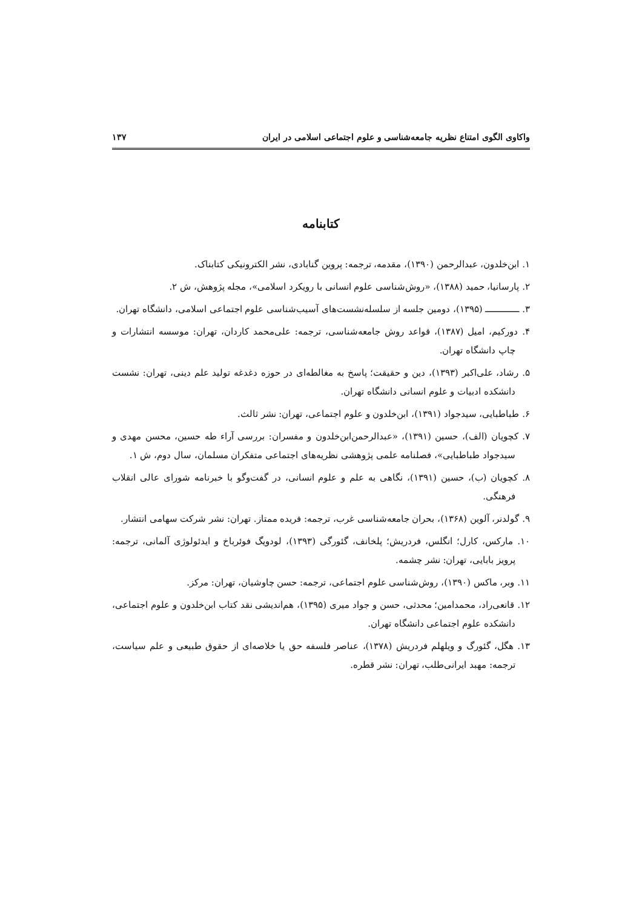واکاوی الگوی امتناع نظریه جامعه‌شناسی و علوم اجتماعی اسلامی در ایران ۱۳۷
کتابنامه
۱. ابن‌خلدون، عبدالرحمن (۱۳۹۰)، مقدمه، ترجمه: پروین گنابادی، نشر الکترونیکی کتابناک.
۲. پارسانیا، حمید (۱۳۸۸)، «روش‌شناسی علوم انسانی با رویکرد اسلامی»، مجله پژوهش، ش ۲.
۳. ــــــــــــــ (۱۳۹۵)، دومین جلسه از سلسله‌نشست‌های آسیب‌شناسی علوم اجتماعی اسلامی، دانشگاه تهران.
۴. دورکیم، امیل (۱۳۸۷)، قواعد روش جامعه‌شناسی، ترجمه: علی‌محمد کاردان، تهران: موسسه انتشارات و چاپ دانشگاه تهران.
۵. رشاد، علی‌اکبر (۱۳۹۳)، دین و حقیقت؛ پاسخ به مغالطه‌ای در حوزه دغدغه تولید علم دینی، تهران: نشست دانشکده ادبیات و علوم انسانی دانشگاه تهران.
۶. طباطبایی، سیدجواد (۱۳۹۱)، ابن‌خلدون و علوم اجتماعی، تهران: نشر ثالث.
۷. کچویان (الف)، حسین (۱۳۹۱)، «عبدالرحمن‌ابن‌خلدون و مفسران: بررسی آراء طه حسین، محسن مهدی و سیدجواد طباطبایی»، فصلنامه علمی پژوهشی نظریه‌های اجتماعی متفکران مسلمان، سال دوم، ش ۱.
۸. کچویان (ب)، حسین (۱۳۹۱)، نگاهی به علم و علوم انسانی، در گفت‌وگو با خبرنامه شورای عالی انقلاب فرهنگی.
۹. گولدنر، آلوین (۱۳۶۸)، بحران جامعه‌شناسی غرب، ترجمه: فریده ممتاز. تهران: نشر شرکت سهامی انتشار.
۱۰. مارکس، کارل؛ انگلس، فردریش؛ پلخانف، گئورگی (۱۳۹۳)، لودویگ فوئرباخ و ایدئولوژی آلمانی، ترجمه: پرویز بابایی، تهران: نشر چشمه.
۱۱. وبر، ماکس (۱۳۹۰)، روش‌شناسی علوم اجتماعی، ترجمه: حسن چاوشیان، تهران: مرکز.
۱۲. قانعی‌راد، محمدامین؛ محدثی، حسن و جواد میری (۱۳۹۵)، هم‌اندیشی نقد کتاب ابن‌خلدون و علوم اجتماعی، دانشکده علوم اجتماعی دانشگاه تهران.
۱۳. هگل، گئورگ و ویلهلم فردریش (۱۳۷۸)، عناصر فلسفه حق یا خلاصه‌ای از حقوق طبیعی و علم سیاست، ترجمه: مهبد ایرانی‌طلب، تهران: نشر قطره.